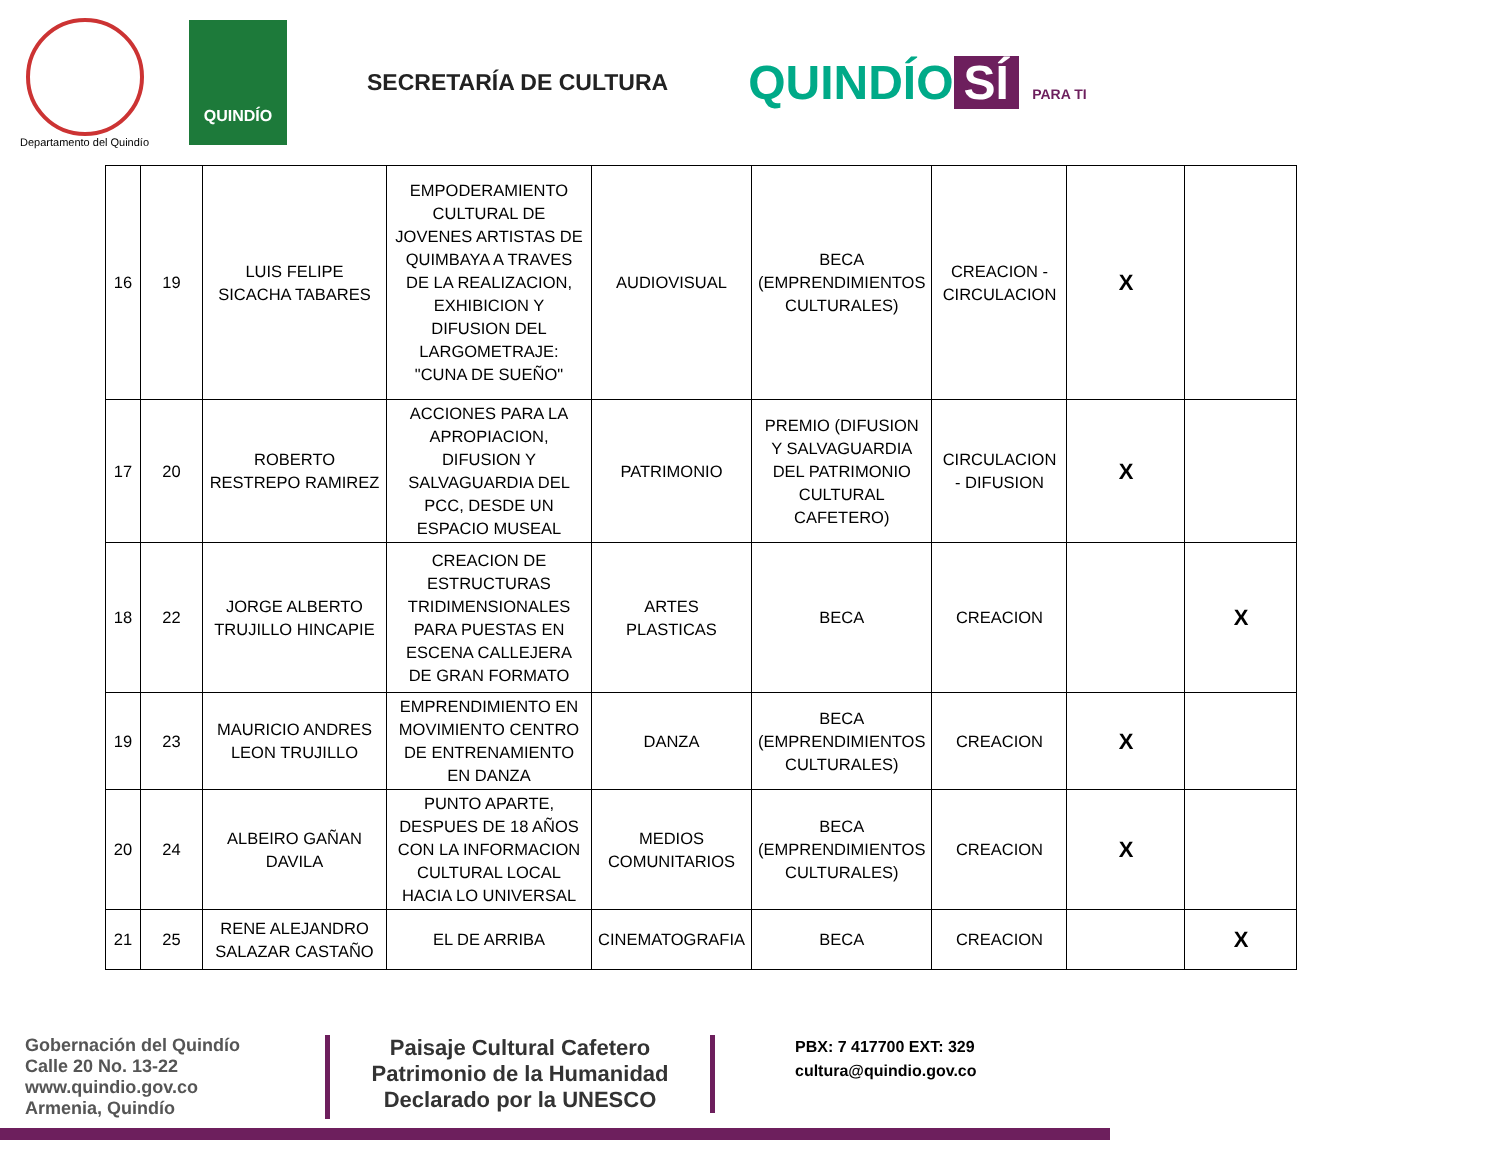Departamento del Quindío
QUINDÍO
SECRETARÍA DE CULTURA
QUINDÍO SÍ PARA TI
| 16 | 19 | LUIS FELIPE SICACHA TABARES | EMPODERAMIENTO CULTURAL DE JOVENES ARTISTAS DE QUIMBAYA A TRAVES DE LA REALIZACION, EXHIBICION Y DIFUSION DEL LARGOMETRAJE: "CUNA DE SUEÑO" | AUDIOVISUAL | BECA (EMPRENDIMIENTOS CULTURALES) | CREACION - CIRCULACION | X | |
| 17 | 20 | ROBERTO RESTREPO RAMIREZ | ACCIONES PARA LA APROPIACION, DIFUSION Y SALVAGUARDIA DEL PCC, DESDE UN ESPACIO MUSEAL | PATRIMONIO | PREMIO (DIFUSION Y SALVAGUARDIA DEL PATRIMONIO CULTURAL CAFETERO) | CIRCULACION - DIFUSION | X | |
| 18 | 22 | JORGE ALBERTO TRUJILLO HINCAPIE | CREACION DE ESTRUCTURAS TRIDIMENSIONALES PARA PUESTAS EN ESCENA CALLEJERA DE GRAN FORMATO | ARTES PLASTICAS | BECA | CREACION | | X |
| 19 | 23 | MAURICIO ANDRES LEON TRUJILLO | EMPRENDIMIENTO EN MOVIMIENTO CENTRO DE ENTRENAMIENTO EN DANZA | DANZA | BECA (EMPRENDIMIENTOS CULTURALES) | CREACION | X | |
| 20 | 24 | ALBEIRO GAÑAN DAVILA | PUNTO APARTE, DESPUES DE 18 AÑOS CON LA INFORMACION CULTURAL LOCAL HACIA LO UNIVERSAL | MEDIOS COMUNITARIOS | BECA (EMPRENDIMIENTOS CULTURALES) | CREACION | X | |
| 21 | 25 | RENE ALEJANDRO SALAZAR CASTAÑO | EL DE ARRIBA | CINEMATOGRAFIA | BECA | CREACION | | X |
Gobernación del Quindío
Calle 20 No. 13-22
www.quindio.gov.co
Armenia, Quindío
Paisaje Cultural Cafetero
Patrimonio de la Humanidad
Declarado por la UNESCO
PBX: 7 417700 EXT: 329
cultura@quindio.gov.co